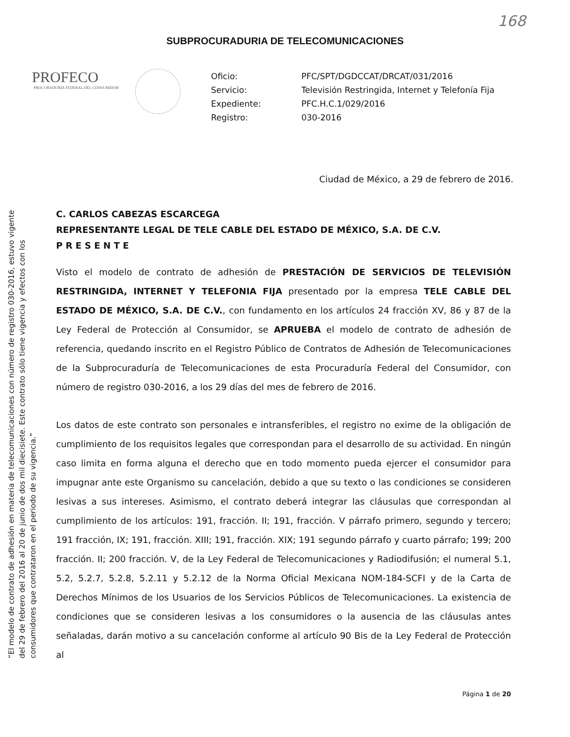168
SUBPROCURADURIA DE TELECOMUNICACIONES
PROFECO
PROCURADURÍA FEDERAL DEL CONSUMIDOR
| Oficio: | PFC/SPT/DGDCCAT/DRCAT/031/2016 |
| Servicio: | Televisión Restringida, Internet y Telefonía Fija |
| Expediente: | PFC.H.C.1/029/2016 |
| Registro: | 030-2016 |
Ciudad de México, a 29 de febrero de 2016.
“El modelo de contrato de adhesión en materia de telecomunicaciones con número de registro 030-2016, estuvo vigente del 29 de febrero del 2016 al 20 de junio de dos mil diecisiete. Este contrato sólo tiene vigencia y efectos con los consumidores que contrataron en el periodo de su vigencia.”
C. CARLOS CABEZAS ESCARCEGA
REPRESENTANTE LEGAL DE TELE CABLE DEL ESTADO DE MÉXICO, S.A. DE C.V.
P R E S E N T E
Visto el modelo de contrato de adhesión de PRESTACIÓN DE SERVICIOS DE TELEVISIÓN RESTRINGIDA, INTERNET Y TELEFONIA FIJA presentado por la empresa TELE CABLE DEL ESTADO DE MÉXICO, S.A. DE C.V., con fundamento en los artículos 24 fracción XV, 86 y 87 de la Ley Federal de Protección al Consumidor, se APRUEBA el modelo de contrato de adhesión de referencia, quedando inscrito en el Registro Público de Contratos de Adhesión de Telecomunicaciones de la Subprocuraduría de Telecomunicaciones de esta Procuraduría Federal del Consumidor, con número de registro 030-2016, a los 29 días del mes de febrero de 2016.
Los datos de este contrato son personales e intransferibles, el registro no exime de la obligación de cumplimiento de los requisitos legales que correspondan para el desarrollo de su actividad. En ningún caso limita en forma alguna el derecho que en todo momento pueda ejercer el consumidor para impugnar ante este Organismo su cancelación, debido a que su texto o las condiciones se consideren lesivas a sus intereses. Asimismo, el contrato deberá integrar las cláusulas que correspondan al cumplimiento de los artículos: 191, fracción. II; 191, fracción. V párrafo primero, segundo y tercero; 191 fracción, IX; 191, fracción. XIII; 191, fracción. XIX; 191 segundo párrafo y cuarto párrafo; 199; 200 fracción. II; 200 fracción. V, de la Ley Federal de Telecomunicaciones y Radiodifusión; el numeral 5.1, 5.2, 5.2.7, 5.2.8, 5.2.11 y 5.2.12 de la Norma Oficial Mexicana NOM-184-SCFI y de la Carta de Derechos Mínimos de los Usuarios de los Servicios Públicos de Telecomunicaciones. La existencia de condiciones que se consideren lesivas a los consumidores o la ausencia de las cláusulas antes señaladas, darán motivo a su cancelación conforme al artículo 90 Bis de la Ley Federal de Protección al
Página 1 de 20